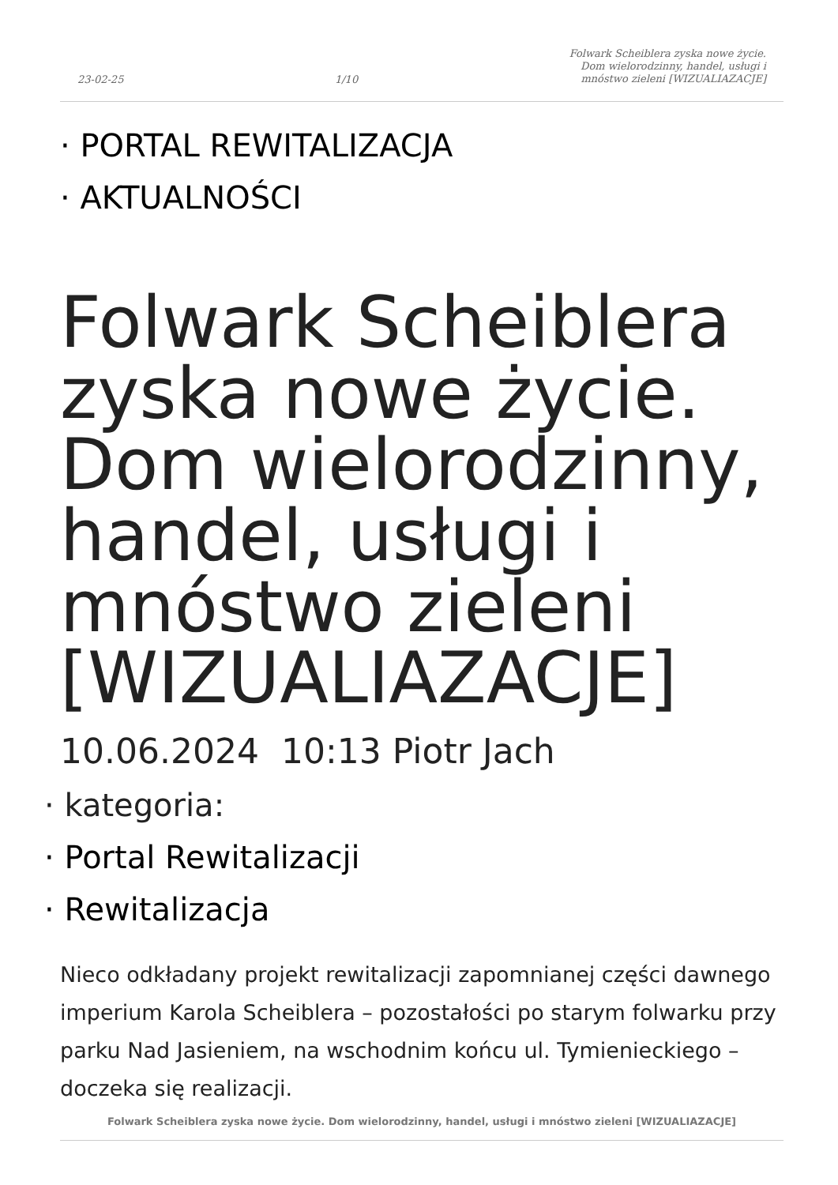23-02-25 1/10 Folwark Scheiblera zyska nowe życie.
Dom wielorodzinny, handel, usługi i
mnóstwo zieleni [WIZUALIAZACJE]
· PORTAL REWITALIZACJA
· AKTUALNOŚCI
Folwark Scheiblera zyska nowe życie. Dom wielorodzinny, handel, usługi i mnóstwo zieleni [WIZUALIAZACJE]
10.06.2024 10:13 Piotr Jach
· kategoria:
· Portal Rewitalizacji
· Rewitalizacja
Nieco odkładany projekt rewitalizacji zapomnianej części dawnego imperium Karola Scheiblera – pozostałości po starym folwarku przy parku Nad Jasieniem, na wschodnim końcu ul. Tymienieckiego – doczeka się realizacji.
Folwark Scheiblera zyska nowe życie. Dom wielorodzinny, handel, usługi i mnóstwo zieleni [WIZUALIAZACJE]